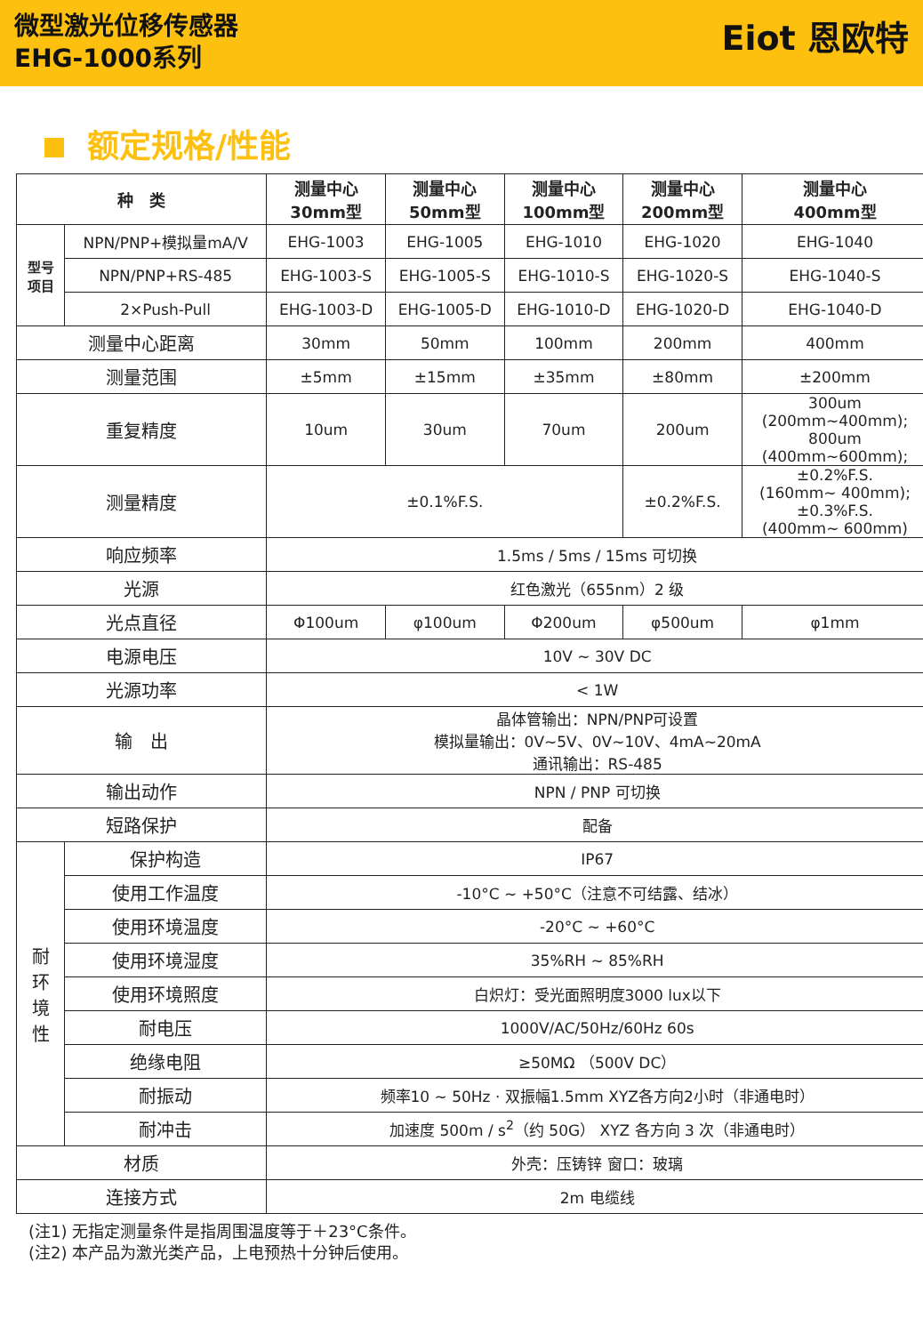微型激光位移传感器
EHG-1000系列
Eiot 恩欧特
额定规格/性能
| 种 类 | | 测量中心 30mm型 | 测量中心 50mm型 | 测量中心 100mm型 | 测量中心 200mm型 | 测量中心 400mm型 |
| --- | --- | --- | --- | --- | --- | --- |
| 型号 项目 | NPN/PNP+模拟量mA/V | EHG-1003 | EHG-1005 | EHG-1010 | EHG-1020 | EHG-1040 |
| | NPN/PNP+RS-485 | EHG-1003-S | EHG-1005-S | EHG-1010-S | EHG-1020-S | EHG-1040-S |
| | 2×Push-Pull | EHG-1003-D | EHG-1005-D | EHG-1010-D | EHG-1020-D | EHG-1040-D |
| 测量中心距离 | | 30mm | 50mm | 100mm | 200mm | 400mm |
| 测量范围 | | ±5mm | ±15mm | ±35mm | ±80mm | ±200mm |
| 重复精度 | | 10um | 30um | 70um | 200um | 300um (200mm~400mm); 800um (400mm~600mm); |
| 测量精度 | | ±0.1%F.S. | | | ±0.2%F.S. | ±0.2%F.S. (160mm~ 400mm); ±0.3%F.S. (400mm~ 600mm) |
| 响应频率 | | 1.5ms / 5ms / 15ms 可切换 | | | | |
| 光源 | | 红色激光（655nm）2 级 | | | | |
| 光点直径 | | Φ100um | φ100um | Φ200um | φ500um | φ1mm |
| 电源电压 | | 10V ~ 30V DC | | | | |
| 光源功率 | | < 1W | | | | |
| 输 出 | | 晶体管输出：NPN/PNP可设置 模拟量输出：0V~5V、0V~10V、4mA~20mA 通讯输出：RS-485 | | | | |
| 输出动作 | | NPN / PNP 可切换 | | | | |
| 短路保护 | | 配备 | | | | |
| 耐 环 境 性 | 保护构造 | IP67 | | | | |
| | 使用工作温度 | -10°C ~ +50°C（注意不可结露、结冰） | | | | |
| | 使用环境温度 | -20°C ~ +60°C | | | | |
| | 使用环境湿度 | 35%RH ~ 85%RH | | | | |
| | 使用环境照度 | 白炽灯：受光面照明度3000 lux以下 | | | | |
| | 耐电压 | 1000V/AC/50Hz/60Hz 60s | | | | |
| | 绝缘电阻 | ≥50MΩ （500V DC） | | | | |
| | 耐振动 | 频率10 ~ 50Hz · 双振幅1.5mm XYZ各方向2小时（非通电时） | | | | |
| | 耐冲击 | 加速度 500m / s<sup>2</sup>（约 50G） XYZ 各方向 3 次（非通电时） | | | | |
| 材质 | | 外壳：压铸锌 窗口：玻璃 | | | | |
| 连接方式 | | 2m 电缆线 | | | | |
(注1) 无指定测量条件是指周围温度等于＋23°C条件。
(注2) 本产品为激光类产品，上电预热十分钟后使用。